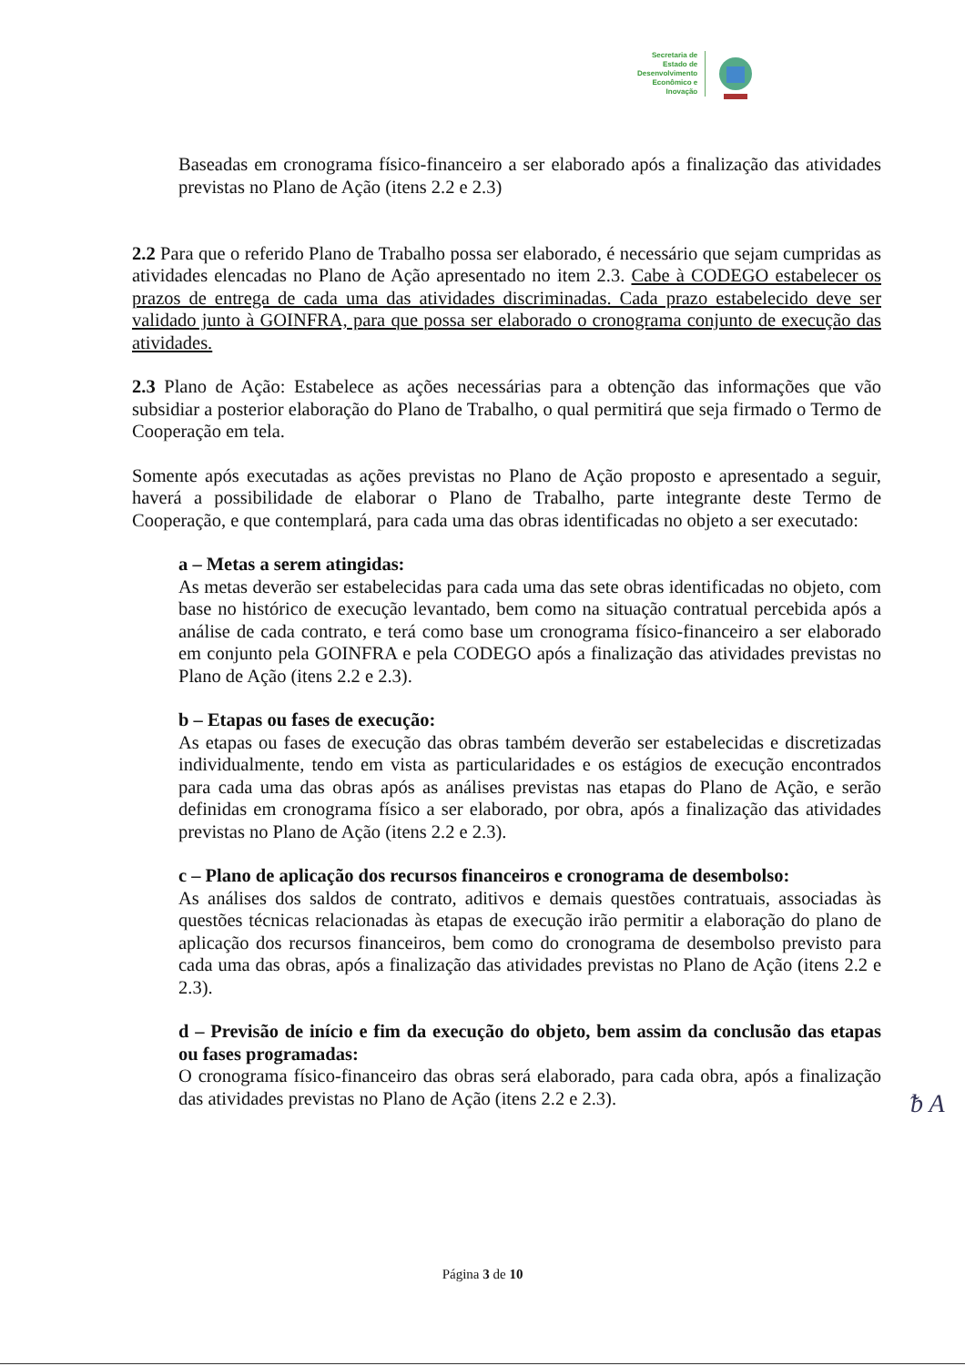Secretaria de
Estado de
Desenvolvimento
Econômico e
Inovação
Baseadas em cronograma físico-financeiro a ser elaborado após a finalização das atividades previstas no Plano de Ação (itens 2.2 e 2.3)
2.2 Para que o referido Plano de Trabalho possa ser elaborado, é necessário que sejam cumpridas as atividades elencadas no Plano de Ação apresentado no item 2.3. Cabe à CODEGO estabelecer os prazos de entrega de cada uma das atividades discriminadas. Cada prazo estabelecido deve ser validado junto à GOINFRA, para que possa ser elaborado o cronograma conjunto de execução das atividades.
2.3 Plano de Ação: Estabelece as ações necessárias para a obtenção das informações que vão subsidiar a posterior elaboração do Plano de Trabalho, o qual permitirá que seja firmado o Termo de Cooperação em tela.
Somente após executadas as ações previstas no Plano de Ação proposto e apresentado a seguir, haverá a possibilidade de elaborar o Plano de Trabalho, parte integrante deste Termo de Cooperação, e que contemplará, para cada uma das obras identificadas no objeto a ser executado:
a – Metas a serem atingidas:
As metas deverão ser estabelecidas para cada uma das sete obras identificadas no objeto, com base no histórico de execução levantado, bem como na situação contratual percebida após a análise de cada contrato, e terá como base um cronograma físico-financeiro a ser elaborado em conjunto pela GOINFRA e pela CODEGO após a finalização das atividades previstas no Plano de Ação (itens 2.2 e 2.3).
b – Etapas ou fases de execução:
As etapas ou fases de execução das obras também deverão ser estabelecidas e discretizadas individualmente, tendo em vista as particularidades e os estágios de execução encontrados para cada uma das obras após as análises previstas nas etapas do Plano de Ação, e serão definidas em cronograma físico a ser elaborado, por obra, após a finalização das atividades previstas no Plano de Ação (itens 2.2 e 2.3).
c – Plano de aplicação dos recursos financeiros e cronograma de desembolso:
As análises dos saldos de contrato, aditivos e demais questões contratuais, associadas às questões técnicas relacionadas às etapas de execução irão permitir a elaboração do plano de aplicação dos recursos financeiros, bem como do cronograma de desembolso previsto para cada uma das obras, após a finalização das atividades previstas no Plano de Ação (itens 2.2 e 2.3).
d – Previsão de início e fim da execução do objeto, bem assim da conclusão das etapas ou fases programadas:
O cronograma físico-financeiro das obras será elaborado, para cada obra, após a finalização das atividades previstas no Plano de Ação (itens 2.2 e 2.3).
ᵬ A
Página 3 de 10